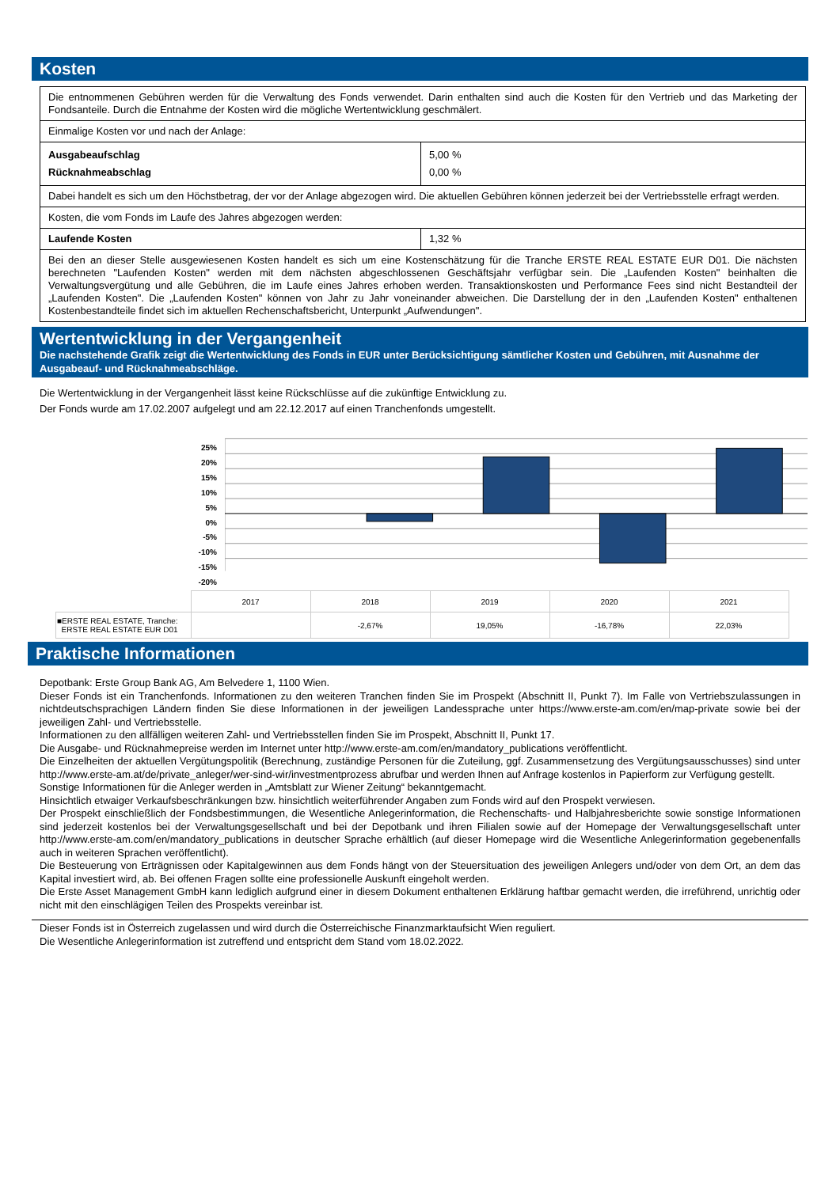Kosten
| Die entnommenen Gebühren werden für die Verwaltung des Fonds verwendet. Darin enthalten sind auch die Kosten für den Vertrieb und das Marketing der Fondsanteile. Durch die Entnahme der Kosten wird die mögliche Wertentwicklung geschmälert. | |
| Einmalige Kosten vor und nach der Anlage: | |
| Ausgabeaufschlag Rücknahmeabschlag | 5,00 % 0,00 % |
| Dabei handelt es sich um den Höchstbetrag, der vor der Anlage abgezogen wird. Die aktuellen Gebühren können jederzeit bei der Vertriebsstelle erfragt werden. | |
| Kosten, die vom Fonds im Laufe des Jahres abgezogen werden: | |
| Laufende Kosten | 1,32 % |
| Bei den an dieser Stelle ausgewiesenen Kosten handelt es sich um eine Kostenschätzung für die Tranche ERSTE REAL ESTATE EUR D01. Die nächsten berechneten "Laufenden Kosten" werden mit dem nächsten abgeschlossenen Geschäftsjahr verfügbar sein. Die „Laufenden Kosten" beinhalten die Verwaltungsvergütung und alle Gebühren, die im Laufe eines Jahres erhoben werden. Transaktionskosten und Performance Fees sind nicht Bestandteil der „Laufenden Kosten". Die „Laufenden Kosten" können von Jahr zu Jahr voneinander abweichen. Die Darstellung der in den „Laufenden Kosten" enthaltenen Kostenbestandteile findet sich im aktuellen Rechenschaftsbericht, Unterpunkt „Aufwendungen". | |
Wertentwicklung in der Vergangenheit
Die nachstehende Grafik zeigt die Wertentwicklung des Fonds in EUR unter Berücksichtigung sämtlicher Kosten und Gebühren, mit Ausnahme der Ausgabeauf- und Rücknahmeabschläge.
Die Wertentwicklung in der Vergangenheit lässt keine Rückschlüsse auf die zukünftige Entwicklung zu.
Der Fonds wurde am 17.02.2007 aufgelegt und am 22.12.2017 auf einen Tranchenfonds umgestellt.
25%
20%
15%
10%
5%
0%
-5%
-10%
-15%
-20%
| | 2017 | 2018 | 2019 | 2020 | 2021 |
| ■ERSTE REAL ESTATE, Tranche: ERSTE REAL ESTATE EUR D01 | | -2,67% | 19,05% | -16,78% | 22,03% |
Praktische Informationen
Depotbank: Erste Group Bank AG, Am Belvedere 1, 1100 Wien.
Dieser Fonds ist ein Tranchenfonds. Informationen zu den weiteren Tranchen finden Sie im Prospekt (Abschnitt II, Punkt 7). Im Falle von Vertriebszulassungen in nichtdeutschsprachigen Ländern finden Sie diese Informationen in der jeweiligen Landessprache unter https://www.erste-am.com/en/map-private sowie bei der jeweiligen Zahl- und Vertriebsstelle.
Informationen zu den allfälligen weiteren Zahl- und Vertriebsstellen finden Sie im Prospekt, Abschnitt II, Punkt 17.
Die Ausgabe- und Rücknahmepreise werden im Internet unter http://www.erste-am.com/en/mandatory_publications veröffentlicht.
Die Einzelheiten der aktuellen Vergütungspolitik (Berechnung, zuständige Personen für die Zuteilung, ggf. Zusammensetzung des Vergütungsausschusses) sind unter http://www.erste-am.at/de/private_anleger/wer-sind-wir/investmentprozess abrufbar und werden Ihnen auf Anfrage kostenlos in Papierform zur Verfügung gestellt.
Sonstige Informationen für die Anleger werden in „Amtsblatt zur Wiener Zeitung“ bekanntgemacht.
Hinsichtlich etwaiger Verkaufsbeschränkungen bzw. hinsichtlich weiterführender Angaben zum Fonds wird auf den Prospekt verwiesen.
Der Prospekt einschließlich der Fondsbestimmungen, die Wesentliche Anlegerinformation, die Rechenschafts- und Halbjahresberichte sowie sonstige Informationen sind jederzeit kostenlos bei der Verwaltungsgesellschaft und bei der Depotbank und ihren Filialen sowie auf der Homepage der Verwaltungsgesellschaft unter http://www.erste-am.com/en/mandatory_publications in deutscher Sprache erhältlich (auf dieser Homepage wird die Wesentliche Anlegerinformation gegebenenfalls auch in weiteren Sprachen veröffentlicht).
Die Besteuerung von Erträgnissen oder Kapitalgewinnen aus dem Fonds hängt von der Steuersituation des jeweiligen Anlegers und/oder von dem Ort, an dem das Kapital investiert wird, ab. Bei offenen Fragen sollte eine professionelle Auskunft eingeholt werden.
Die Erste Asset Management GmbH kann lediglich aufgrund einer in diesem Dokument enthaltenen Erklärung haftbar gemacht werden, die irreführend, unrichtig oder nicht mit den einschlägigen Teilen des Prospekts vereinbar ist.
Dieser Fonds ist in Österreich zugelassen und wird durch die Österreichische Finanzmarktaufsicht Wien reguliert.
Die Wesentliche Anlegerinformation ist zutreffend und entspricht dem Stand vom 18.02.2022.